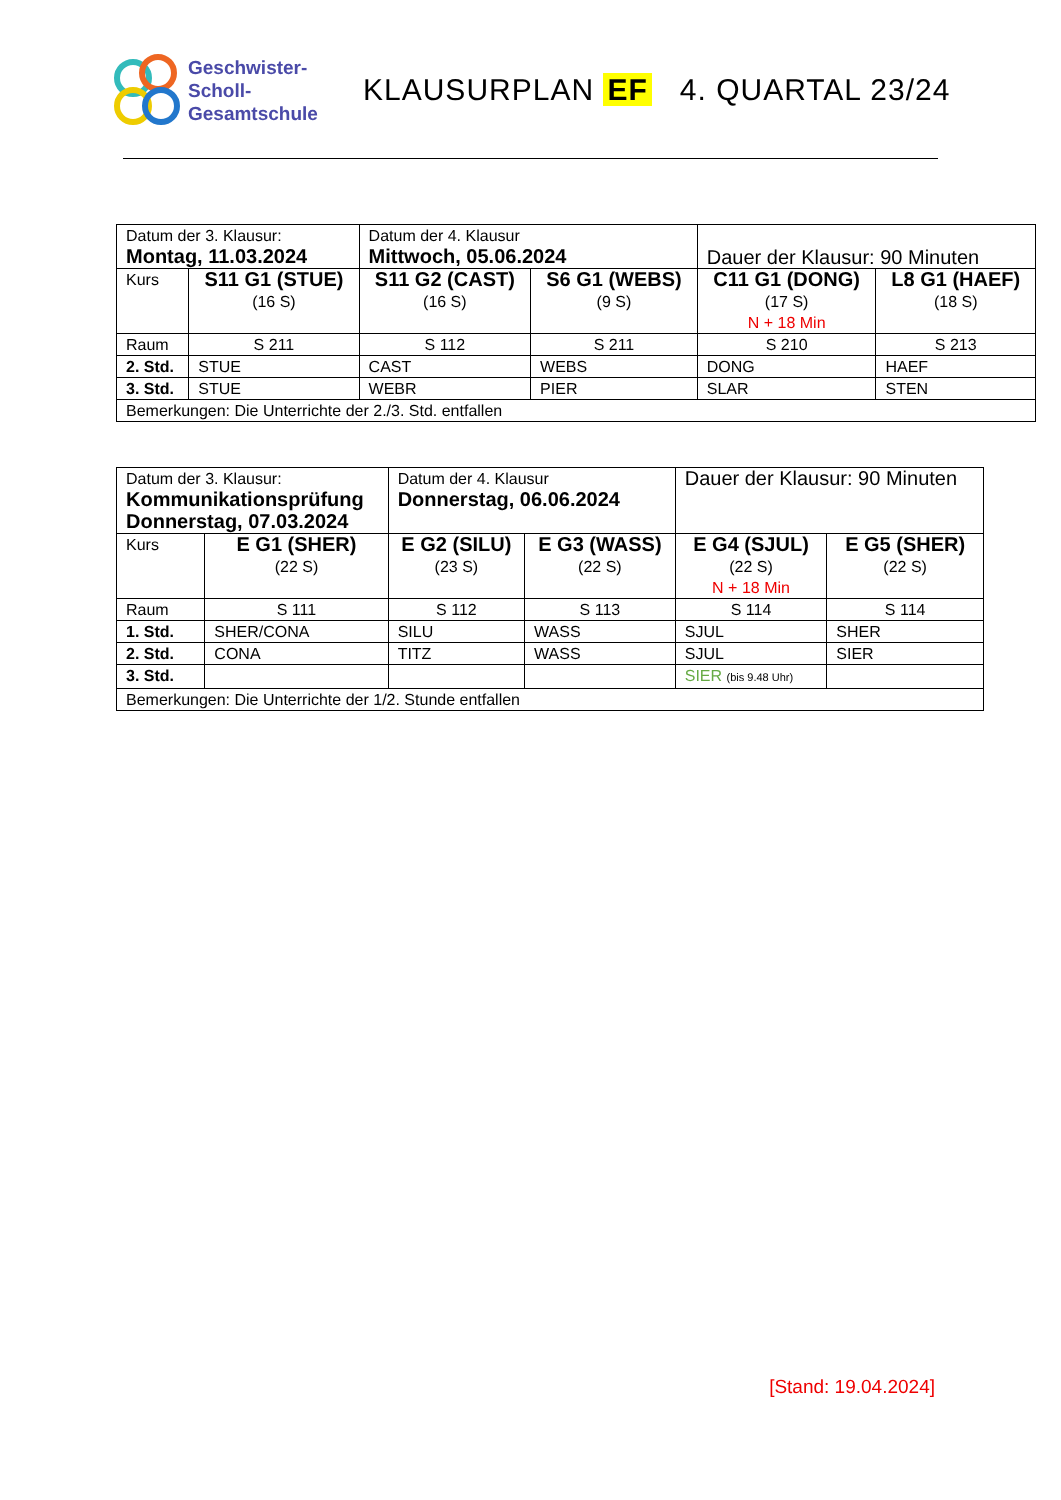Geschwister-
Scholl-
Gesamtschule
KLAUSURPLAN EF 4. QUARTAL 23/24
| Datum der 3. Klausur: Montag, 11.03.2024 | | Datum der 4. Klausur Mittwoch, 05.06.2024 | | Dauer der Klausur: 90 Minuten | |
| Kurs | S11 G1 (STUE) (16 S) | S11 G2 (CAST) (16 S) | S6 G1 (WEBS) (9 S) | C11 G1 (DONG) (17 S) N + 18 Min | L8 G1 (HAEF) (18 S) |
| Raum | S 211 | S 112 | S 211 | S 210 | S 213 |
| 2. Std. | STUE | CAST | WEBS | DONG | HAEF |
| 3. Std. | STUE | WEBR | PIER | SLAR | STEN |
| Bemerkungen: Die Unterrichte der 2./3. Std. entfallen | | | | | |
| Datum der 3. Klausur: Kommunikationsprüfung Donnerstag, 07.03.2024 | | Datum der 4. Klausur Donnerstag, 06.06.2024 | | Dauer der Klausur: 90 Minuten | |
| Kurs | E G1 (SHER) (22 S) | E G2 (SILU) (23 S) | E G3 (WASS) (22 S) | E G4 (SJUL) (22 S) N + 18 Min | E G5 (SHER) (22 S) |
| Raum | S 111 | S 112 | S 113 | S 114 | S 114 |
| 1. Std. | SHER/CONA | SILU | WASS | SJUL | SHER |
| 2. Std. | CONA | TITZ | WASS | SJUL | SIER |
| 3. Std. | | | | SIER (bis 9.48 Uhr) | |
| Bemerkungen: Die Unterrichte der 1/2. Stunde entfallen | | | | | |
[Stand: 19.04.2024]